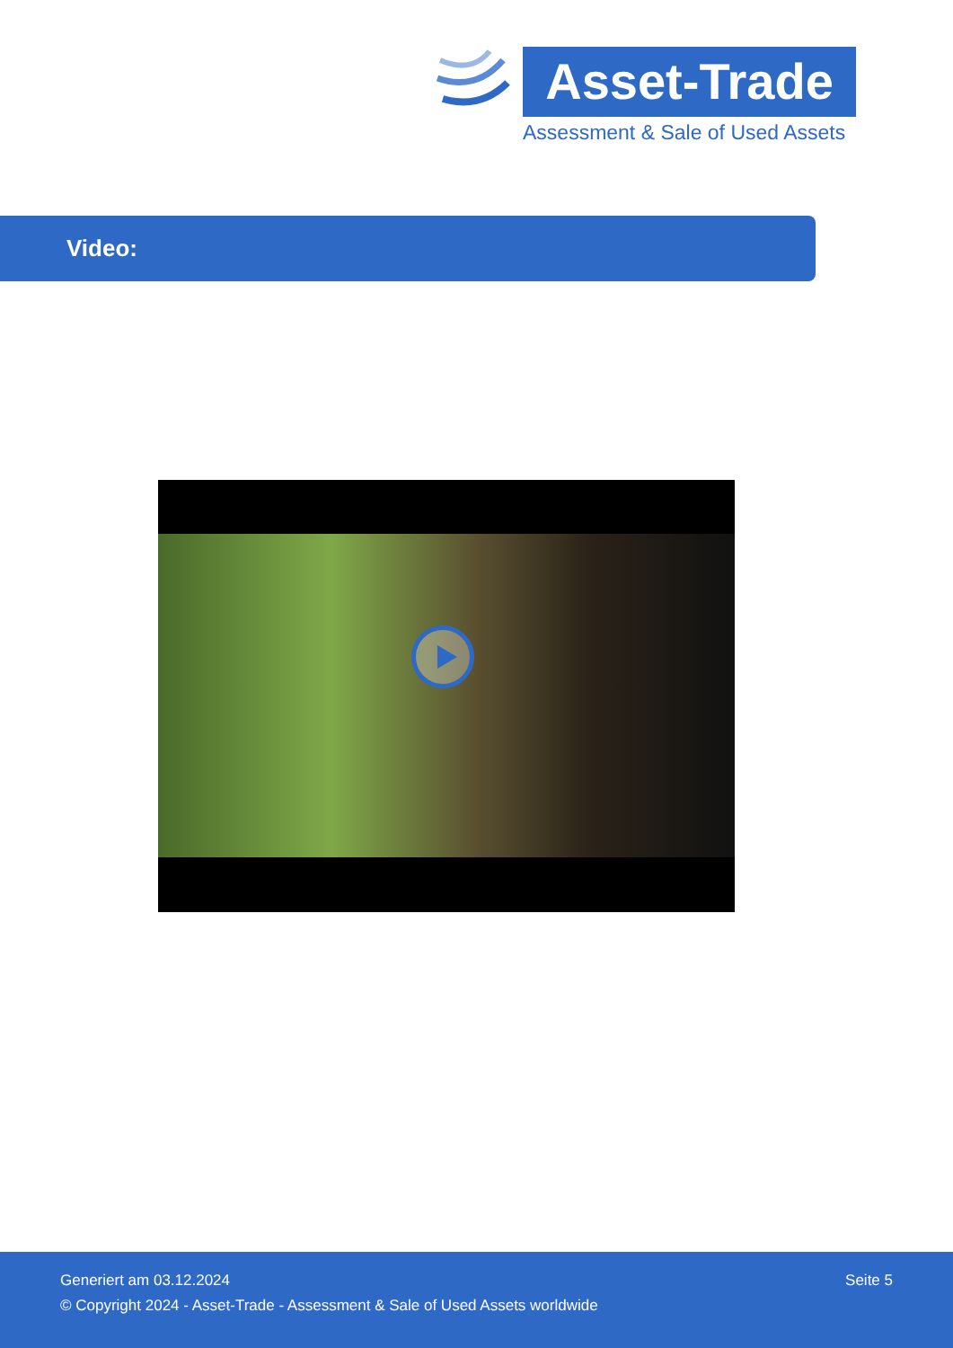Asset-Trade
Assessment & Sale of Used Assets
Video:
Generiert am 03.12.2024 Seite 5
© Copyright 2024 - Asset-Trade - Assessment & Sale of Used Assets worldwide